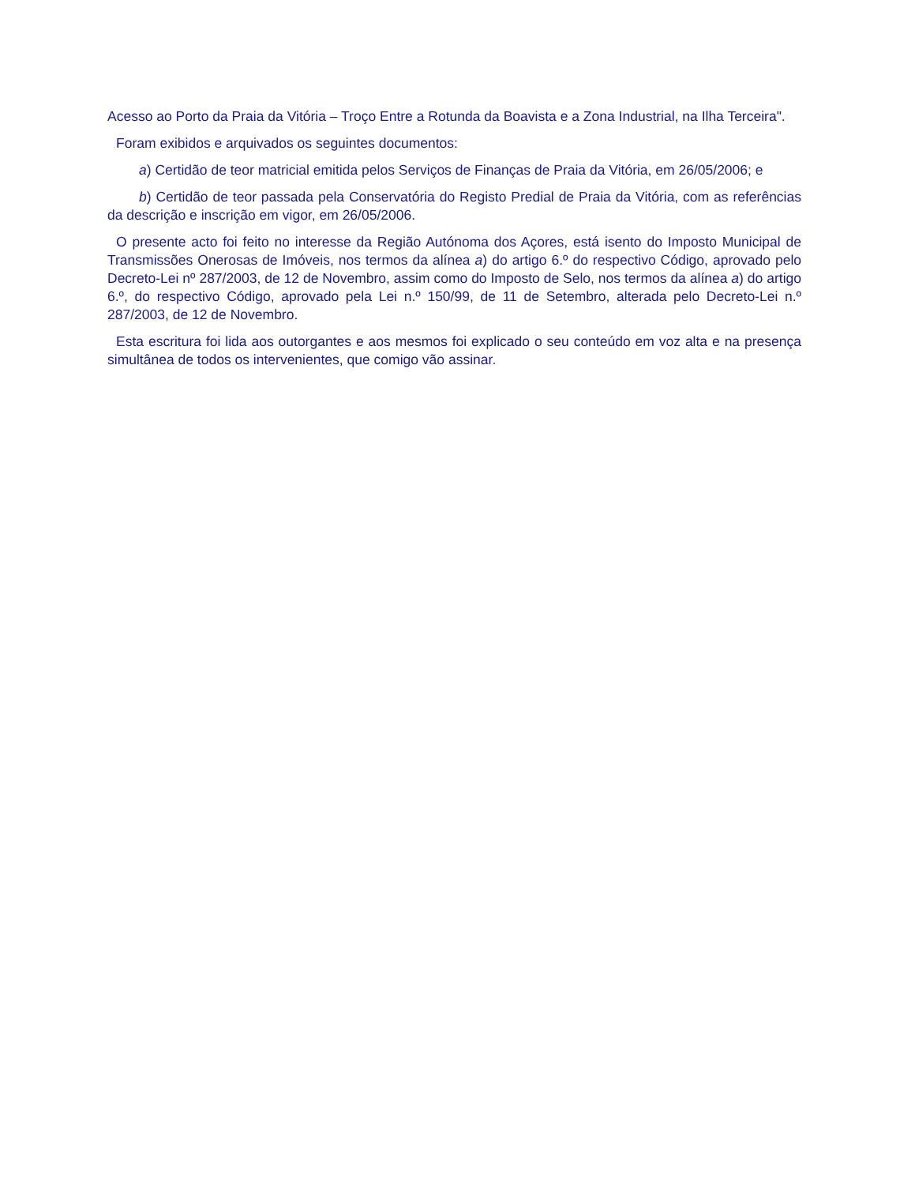Acesso ao Porto da Praia da Vitória – Troço Entre a Rotunda da Boavista e a Zona Industrial, na Ilha Terceira".
Foram exibidos e arquivados os seguintes documentos:
a) Certidão de teor matricial emitida pelos Serviços de Finanças de Praia da Vitória, em 26/05/2006; e
b) Certidão de teor passada pela Conservatória do Registo Predial de Praia da Vitória, com as referências da descrição e inscrição em vigor, em 26/05/2006.
O presente acto foi feito no interesse da Região Autónoma dos Açores, está isento do Imposto Municipal de Transmissões Onerosas de Imóveis, nos termos da alínea a) do artigo 6.º do respectivo Código, aprovado pelo Decreto-Lei nº 287/2003, de 12 de Novembro, assim como do Imposto de Selo, nos termos da alínea a) do artigo 6.º, do respectivo Código, aprovado pela Lei n.º 150/99, de 11 de Setembro, alterada pelo Decreto-Lei n.º 287/2003, de 12 de Novembro.
Esta escritura foi lida aos outorgantes e aos mesmos foi explicado o seu conteúdo em voz alta e na presença simultânea de todos os intervenientes, que comigo vão assinar.